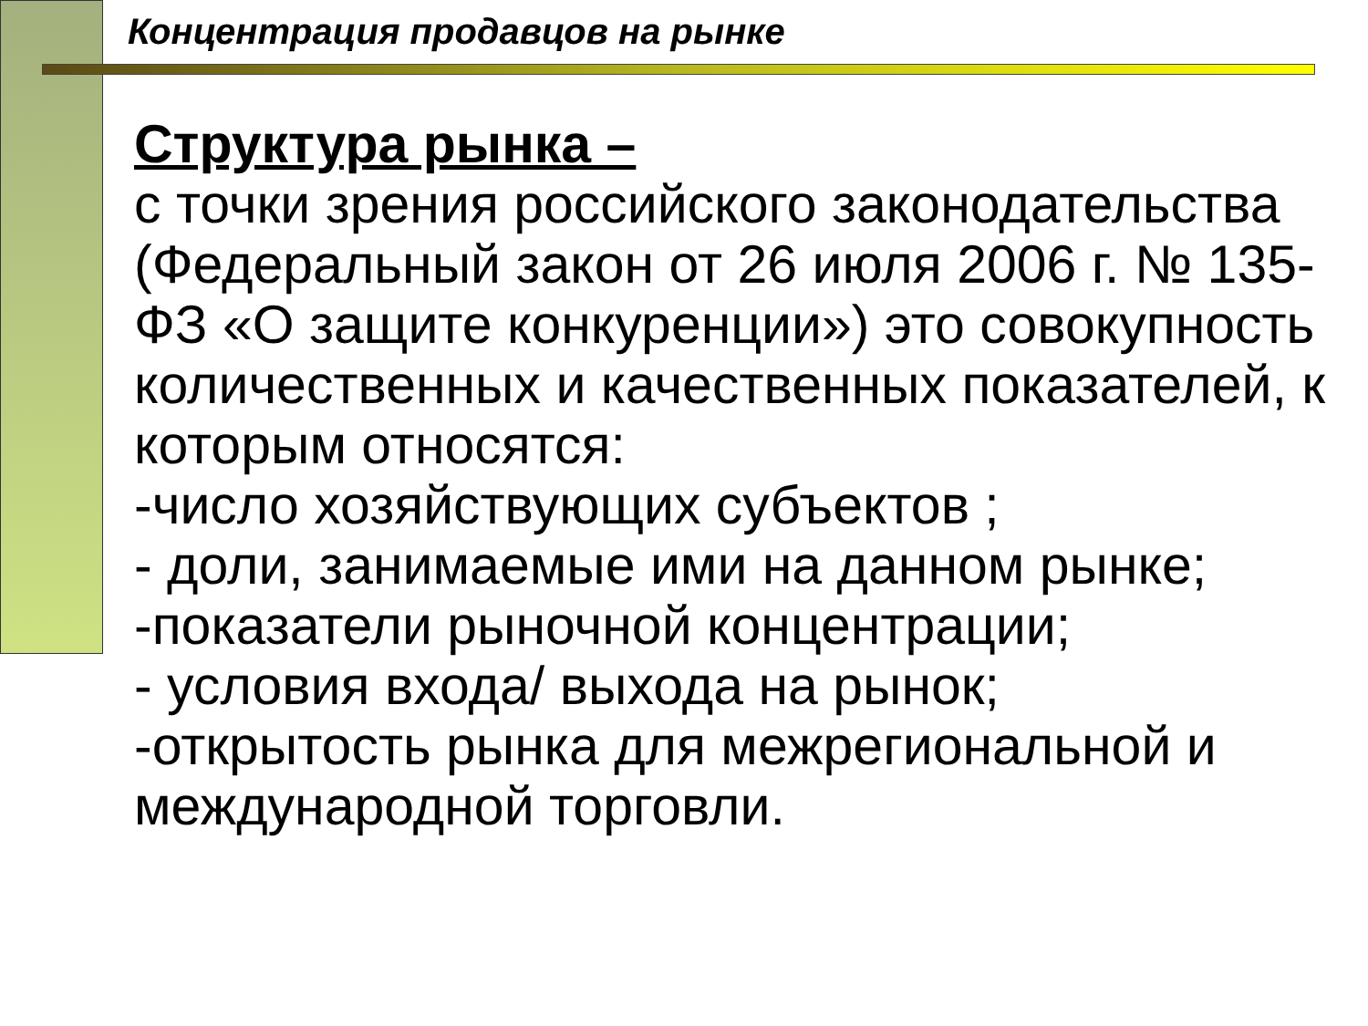Концентрация продавцов на рынке
Структура рынка –
с точки зрения российского законодательства (Федеральный закон от 26 июля 2006 г. № 135-ФЗ «О защите конкуренции») это совокупность количественных и качественных показателей, к которым относятся:
-число хозяйствующих субъектов ;
- доли, занимаемые ими на данном рынке;
-показатели рыночной концентрации;
- условия входа/ выхода на рынок;
-открытость рынка для межрегиональной и международной торговли.